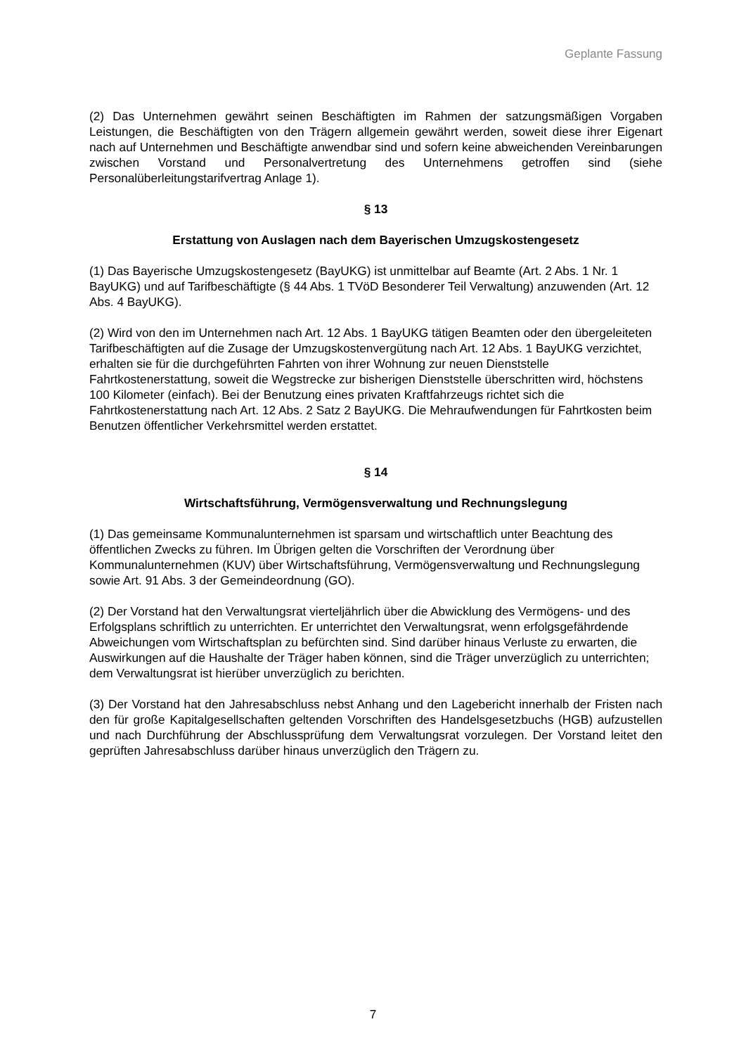Geplante Fassung
(2) Das Unternehmen gewährt seinen Beschäftigten im Rahmen der satzungsmäßigen Vorgaben Leistungen, die Beschäftigten von den Trägern allgemein gewährt werden, soweit diese ihrer Eigenart nach auf Unternehmen und Beschäftigte anwendbar sind und sofern keine abweichenden Vereinbarungen zwischen Vorstand und Personalvertretung des Unternehmens getroffen sind (siehe Personalüberleitungstarifvertrag Anlage 1).
§ 13
Erstattung von Auslagen nach dem Bayerischen Umzugskostengesetz
(1) Das Bayerische Umzugskostengesetz (BayUKG) ist unmittelbar auf Beamte (Art. 2 Abs. 1 Nr. 1 BayUKG) und auf Tarifbeschäftigte (§ 44 Abs. 1 TVöD Besonderer Teil Verwaltung) anzuwenden (Art. 12 Abs. 4 BayUKG).
(2) Wird von den im Unternehmen nach Art. 12 Abs. 1 BayUKG tätigen Beamten oder den übergeleiteten Tarifbeschäftigten auf die Zusage der Umzugskostenvergütung nach Art. 12 Abs. 1 BayUKG verzichtet, erhalten sie für die durchgeführten Fahrten von ihrer Wohnung zur neuen Dienststelle Fahrtkostenerstattung, soweit die Wegstrecke zur bisherigen Dienststelle überschritten wird, höchstens 100 Kilometer (einfach). Bei der Benutzung eines privaten Kraftfahrzeugs richtet sich die Fahrtkostenerstattung nach Art. 12 Abs. 2 Satz 2 BayUKG. Die Mehraufwendungen für Fahrtkosten beim Benutzen öffentlicher Verkehrsmittel werden erstattet.
§ 14
Wirtschaftsführung, Vermögensverwaltung und Rechnungslegung
(1) Das gemeinsame Kommunalunternehmen ist sparsam und wirtschaftlich unter Beachtung des öffentlichen Zwecks zu führen. Im Übrigen gelten die Vorschriften der Verordnung über Kommunalunternehmen (KUV) über Wirtschaftsführung, Vermögensverwaltung und Rechnungslegung sowie Art. 91 Abs. 3 der Gemeindeordnung (GO).
(2) Der Vorstand hat den Verwaltungsrat vierteljährlich über die Abwicklung des Vermögens- und des Erfolgsplans schriftlich zu unterrichten. Er unterrichtet den Verwaltungsrat, wenn erfolgsgefährdende Abweichungen vom Wirtschaftsplan zu befürchten sind. Sind darüber hinaus Verluste zu erwarten, die Auswirkungen auf die Haushalte der Träger haben können, sind die Träger unverzüglich zu unterrichten; dem Verwaltungsrat ist hierüber unverzüglich zu berichten.
(3) Der Vorstand hat den Jahresabschluss nebst Anhang und den Lagebericht innerhalb der Fristen nach den für große Kapitalgesellschaften geltenden Vorschriften des Handelsgesetzbuchs (HGB) aufzustellen und nach Durchführung der Abschlussprüfung dem Verwaltungsrat vorzulegen. Der Vorstand leitet den geprüften Jahresabschluss darüber hinaus unverzüglich den Trägern zu.
7